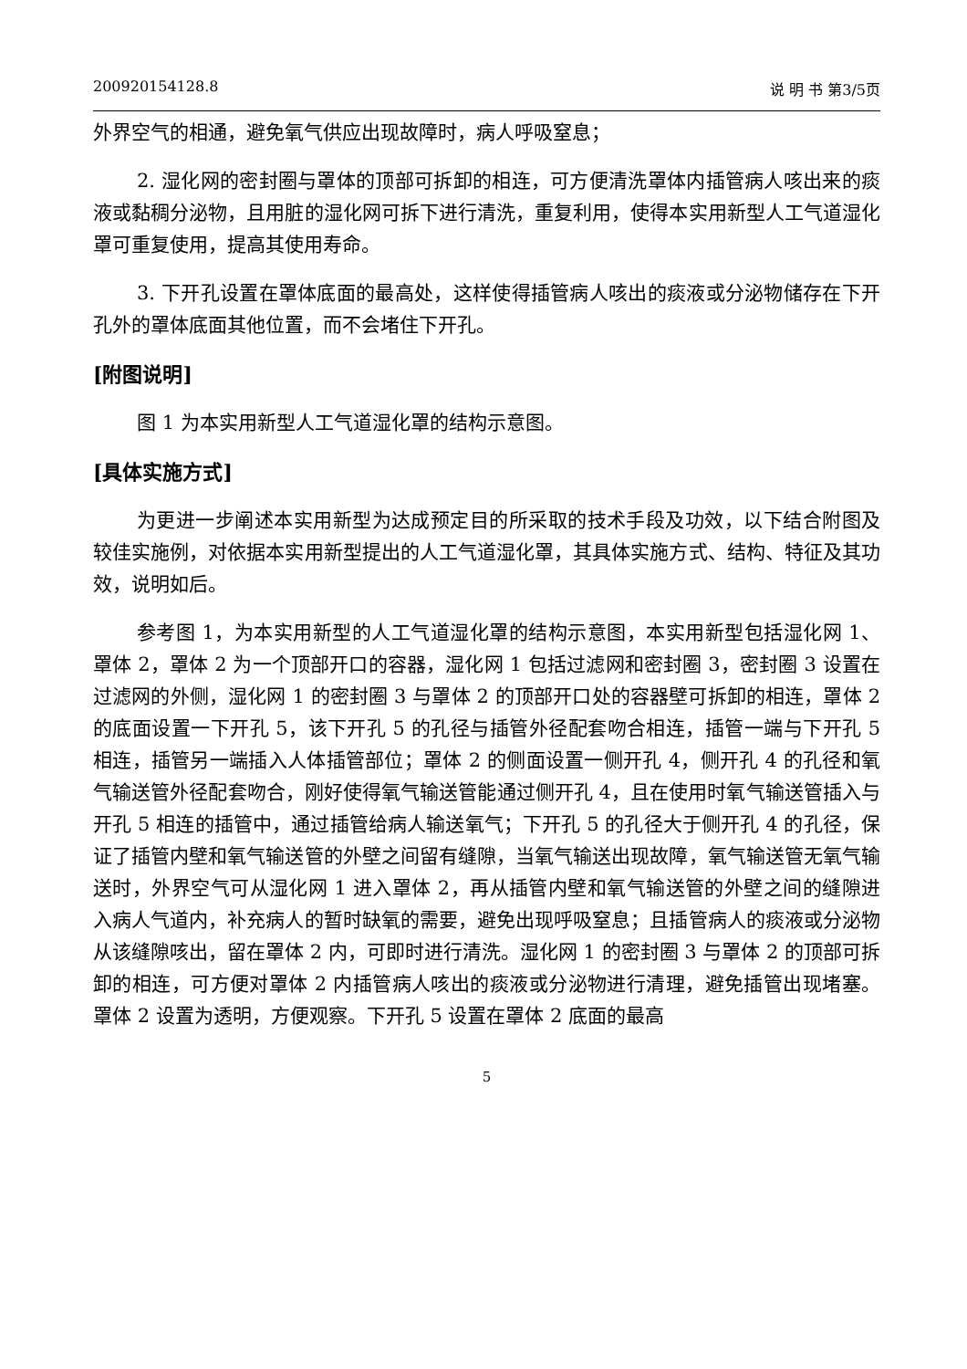200920154128.8 说 明 书 第3/5页
外界空气的相通，避免氧气供应出现故障时，病人呼吸窒息；
2. 湿化网的密封圈与罩体的顶部可拆卸的相连，可方便清洗罩体内插管病人咳出来的痰液或黏稠分泌物，且用脏的湿化网可拆下进行清洗，重复利用，使得本实用新型人工气道湿化罩可重复使用，提高其使用寿命。
3. 下开孔设置在罩体底面的最高处，这样使得插管病人咳出的痰液或分泌物储存在下开孔外的罩体底面其他位置，而不会堵住下开孔。
[附图说明]
图 1 为本实用新型人工气道湿化罩的结构示意图。
[具体实施方式]
为更进一步阐述本实用新型为达成预定目的所采取的技术手段及功效，以下结合附图及较佳实施例，对依据本实用新型提出的人工气道湿化罩，其具体实施方式、结构、特征及其功效，说明如后。
参考图 1，为本实用新型的人工气道湿化罩的结构示意图，本实用新型包括湿化网 1、罩体 2，罩体 2 为一个顶部开口的容器，湿化网 1 包括过滤网和密封圈 3，密封圈 3 设置在过滤网的外侧，湿化网 1 的密封圈 3 与罩体 2 的顶部开口处的容器壁可拆卸的相连，罩体 2 的底面设置一下开孔 5，该下开孔 5 的孔径与插管外径配套吻合相连，插管一端与下开孔 5 相连，插管另一端插入人体插管部位；罩体 2 的侧面设置一侧开孔 4，侧开孔 4 的孔径和氧气输送管外径配套吻合，刚好使得氧气输送管能通过侧开孔 4，且在使用时氧气输送管插入与开孔 5 相连的插管中，通过插管给病人输送氧气；下开孔 5 的孔径大于侧开孔 4 的孔径，保证了插管内壁和氧气输送管的外壁之间留有缝隙，当氧气输送出现故障，氧气输送管无氧气输送时，外界空气可从湿化网 1 进入罩体 2，再从插管内壁和氧气输送管的外壁之间的缝隙进入病人气道内，补充病人的暂时缺氧的需要，避免出现呼吸窒息；且插管病人的痰液或分泌物从该缝隙咳出，留在罩体 2 内，可即时进行清洗。湿化网 1 的密封圈 3 与罩体 2 的顶部可拆卸的相连，可方便对罩体 2 内插管病人咳出的痰液或分泌物进行清理，避免插管出现堵塞。罩体 2 设置为透明，方便观察。下开孔 5 设置在罩体 2 底面的最高
5